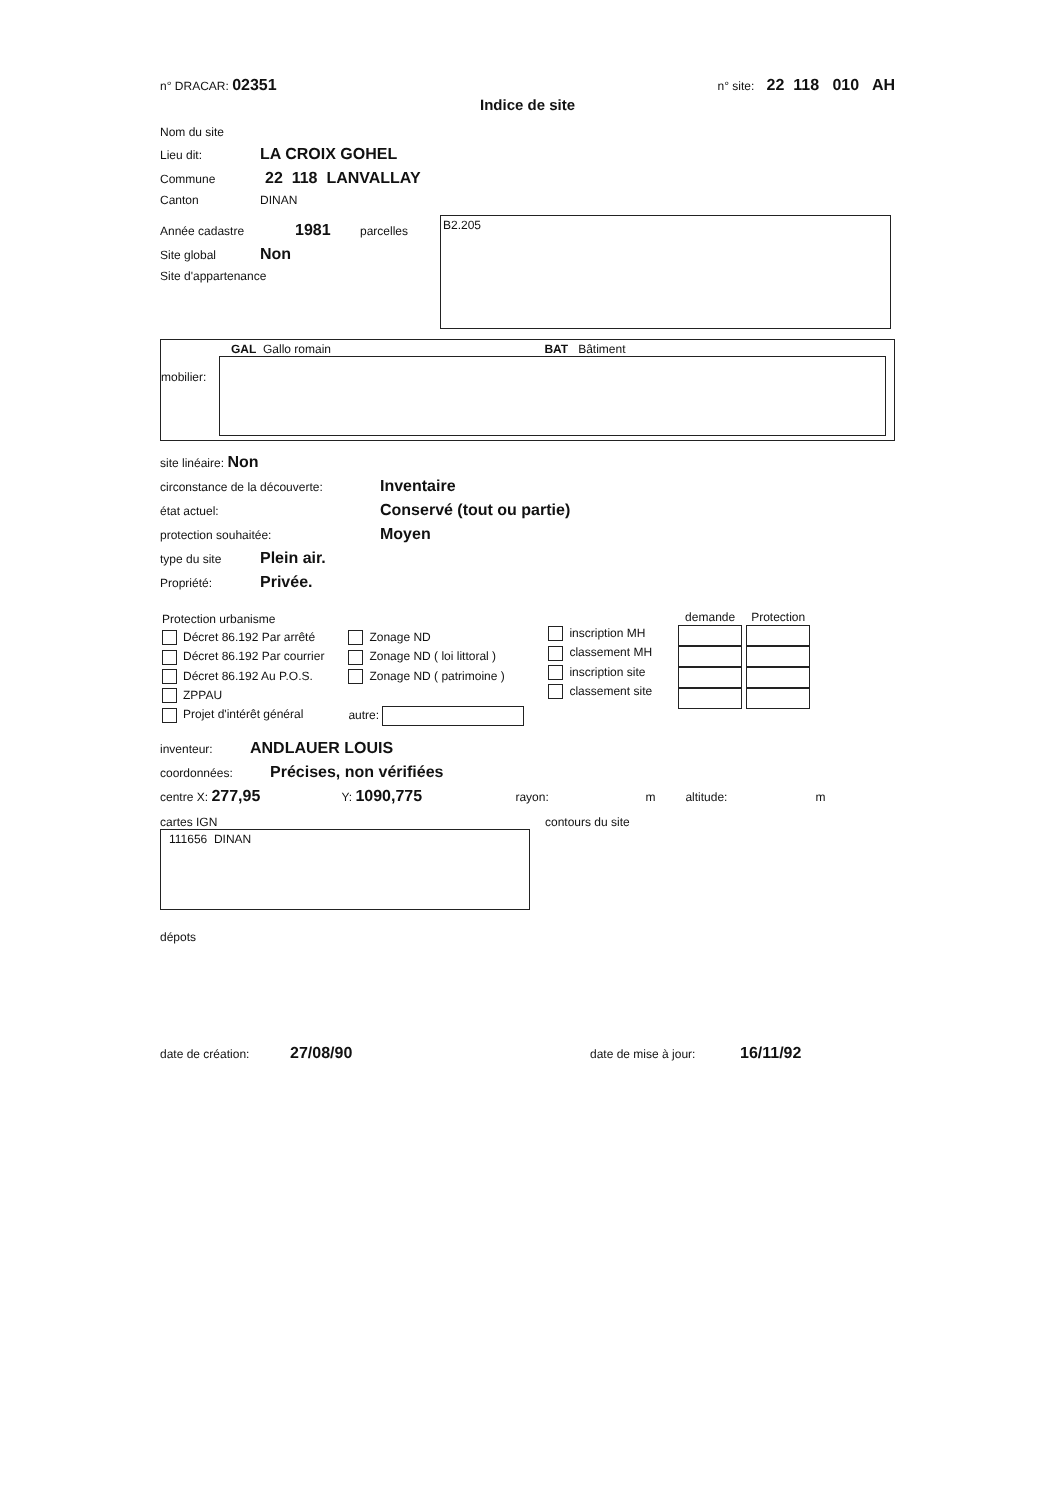n° DRACAR: 02351 n° site: 22 118 010 AH
Indice de site
Nom du site
Lieu dit: LA CROIX GOHEL
Commune 22 118 LANVALLAY
Canton DINAN
Année cadastre 1981 parcelles
Site global Non
Site d'appartenance
B2.205
GAL Gallo romain BAT Bâtiment
mobilier:
site linéaire: Non
circonstance de la découverte: Inventaire
état actuel: Conservé (tout ou partie)
protection souhaitée: Moyen
type du site Plein air.
Propriété: Privée.
| Protection urbanisme |
| Décret 86.192 Par arrêté |
| Décret 86.192 Par courrier |
| Décret 86.192 Au P.O.S. |
| ZPPAU |
| Projet d'intérêt général |
| Zonage ND |
| Zonage ND ( loi littoral ) |
| Zonage ND ( patrimoine ) |
| autre: |
| inscription MH |
| classement MH |
| inscription site |
| classement site |
| demande | Protection |
| --- | --- |
inventeur: ANDLAUER LOUIS
coordonnées: Précises, non vérifiées
centre X: 277,95 Y: 1090,775 rayon: m altitude: m
cartes IGN
111656 DINAN
contours du site
dépots
date de création: 27/08/90 date de mise à jour: 16/11/92